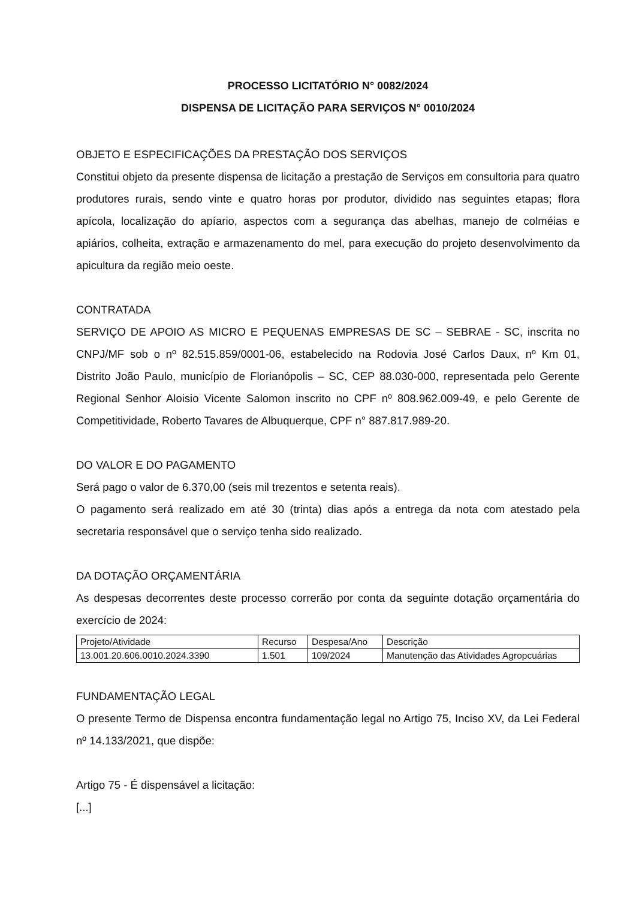PROCESSO LICITATÓRIO N° 0082/2024
DISPENSA DE LICITAÇÃO PARA SERVIÇOS N° 0010/2024
OBJETO E ESPECIFICAÇÕES DA PRESTAÇÃO DOS SERVIÇOS
Constitui objeto da presente dispensa de licitação a prestação de Serviços em consultoria para quatro produtores rurais, sendo vinte e quatro horas por produtor, dividido nas seguintes etapas; flora apícola, localização do apíario, aspectos com a segurança das abelhas, manejo de colméias e apiários, colheita, extração e armazenamento do mel, para execução do projeto desenvolvimento da apicultura da região meio oeste.
CONTRATADA
SERVIÇO DE APOIO AS MICRO E PEQUENAS EMPRESAS DE SC – SEBRAE - SC, inscrita no CNPJ/MF sob o nº 82.515.859/0001-06, estabelecido na Rodovia José Carlos Daux, nº Km 01, Distrito João Paulo, município de Florianópolis – SC, CEP 88.030-000, representada pelo Gerente Regional Senhor Aloisio Vicente Salomon inscrito no CPF nº 808.962.009-49, e pelo Gerente de Competitividade, Roberto Tavares de Albuquerque, CPF n° 887.817.989-20.
DO VALOR E DO PAGAMENTO
Será pago o valor de 6.370,00 (seis mil trezentos e setenta reais).
O pagamento será realizado em até 30 (trinta) dias após a entrega da nota com atestado pela secretaria responsável que o serviço tenha sido realizado.
DA DOTAÇÃO ORÇAMENTÁRIA
As despesas decorrentes deste processo correrão por conta da seguinte dotação orçamentária do exercício de 2024:
| Projeto/Atividade | Recurso | Despesa/Ano | Descrição |
| 13.001.20.606.0010.2024.3390 | 1.501 | 109/2024 | Manutenção das Atividades Agropcuárias |
FUNDAMENTAÇÃO LEGAL
O presente Termo de Dispensa encontra fundamentação legal no Artigo 75, Inciso XV, da Lei Federal nº 14.133/2021, que dispõe:
Artigo 75 - É dispensável a licitação:
[...]